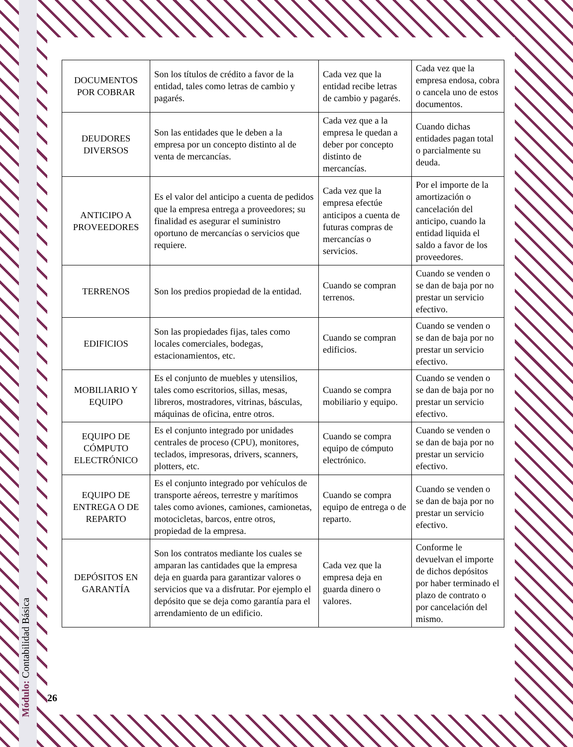| DOCUMENTOS POR COBRAR | Son los títulos de crédito a favor de la entidad, tales como letras de cambio y pagarés. | Cada vez que la entidad recibe letras de cambio y pagarés. | Cada vez que la empresa endosa, cobra o cancela uno de estos documentos. |
| DEUDORES DIVERSOS | Son las entidades que le deben a la empresa por un concepto distinto al de venta de mercancías. | Cada vez que a la empresa le quedan a deber por concepto distinto de mercancías. | Cuando dichas entidades pagan total o parcialmente su deuda. |
| ANTICIPO A PROVEEDORES | Es el valor del anticipo a cuenta de pedidos que la empresa entrega a proveedores; su finalidad es asegurar el suministro oportuno de mercancías o servicios que requiere. | Cada vez que la empresa efectúe anticipos a cuenta de futuras compras de mercancías o servicios. | Por el importe de la amortización o cancelación del anticipo, cuando la entidad liquida el saldo a favor de los proveedores. |
| TERRENOS | Son los predios propiedad de la entidad. | Cuando se compran terrenos. | Cuando se venden o se dan de baja por no prestar un servicio efectivo. |
| EDIFICIOS | Son las propiedades fijas, tales como locales comerciales, bodegas, estacionamientos, etc. | Cuando se compran edificios. | Cuando se venden o se dan de baja por no prestar un servicio efectivo. |
| MOBILIARIO Y EQUIPO | Es el conjunto de muebles y utensilios, tales como escritorios, sillas, mesas, libreros, mostradores, vitrinas, básculas, máquinas de oficina, entre otros. | Cuando se compra mobiliario y equipo. | Cuando se venden o se dan de baja por no prestar un servicio efectivo. |
| EQUIPO DE CÓMPUTO ELECTRÓNICO | Es el conjunto integrado por unidades centrales de proceso (CPU), monitores, teclados, impresoras, drivers, scanners, plotters, etc. | Cuando se compra equipo de cómputo electrónico. | Cuando se venden o se dan de baja por no prestar un servicio efectivo. |
| EQUIPO DE ENTREGA O DE REPARTO | Es el conjunto integrado por vehículos de transporte aéreos, terrestre y marítimos tales como aviones, camiones, camionetas, motocicletas, barcos, entre otros, propiedad de la empresa. | Cuando se compra equipo de entrega o de reparto. | Cuando se venden o se dan de baja por no prestar un servicio efectivo. |
| DEPÓSITOS EN GARANTÍA | Son los contratos mediante los cuales se amparan las cantidades que la empresa deja en guarda para garantizar valores o servicios que va a disfrutar. Por ejemplo el depósito que se deja como garantía para el arrendamiento de un edificio. | Cada vez que la empresa deja en guarda dinero o valores. | Conforme le devuelvan el importe de dichos depósitos por haber terminado el plazo de contrato o por cancelación del mismo. |
Módulo: Contabilidad Básica
26